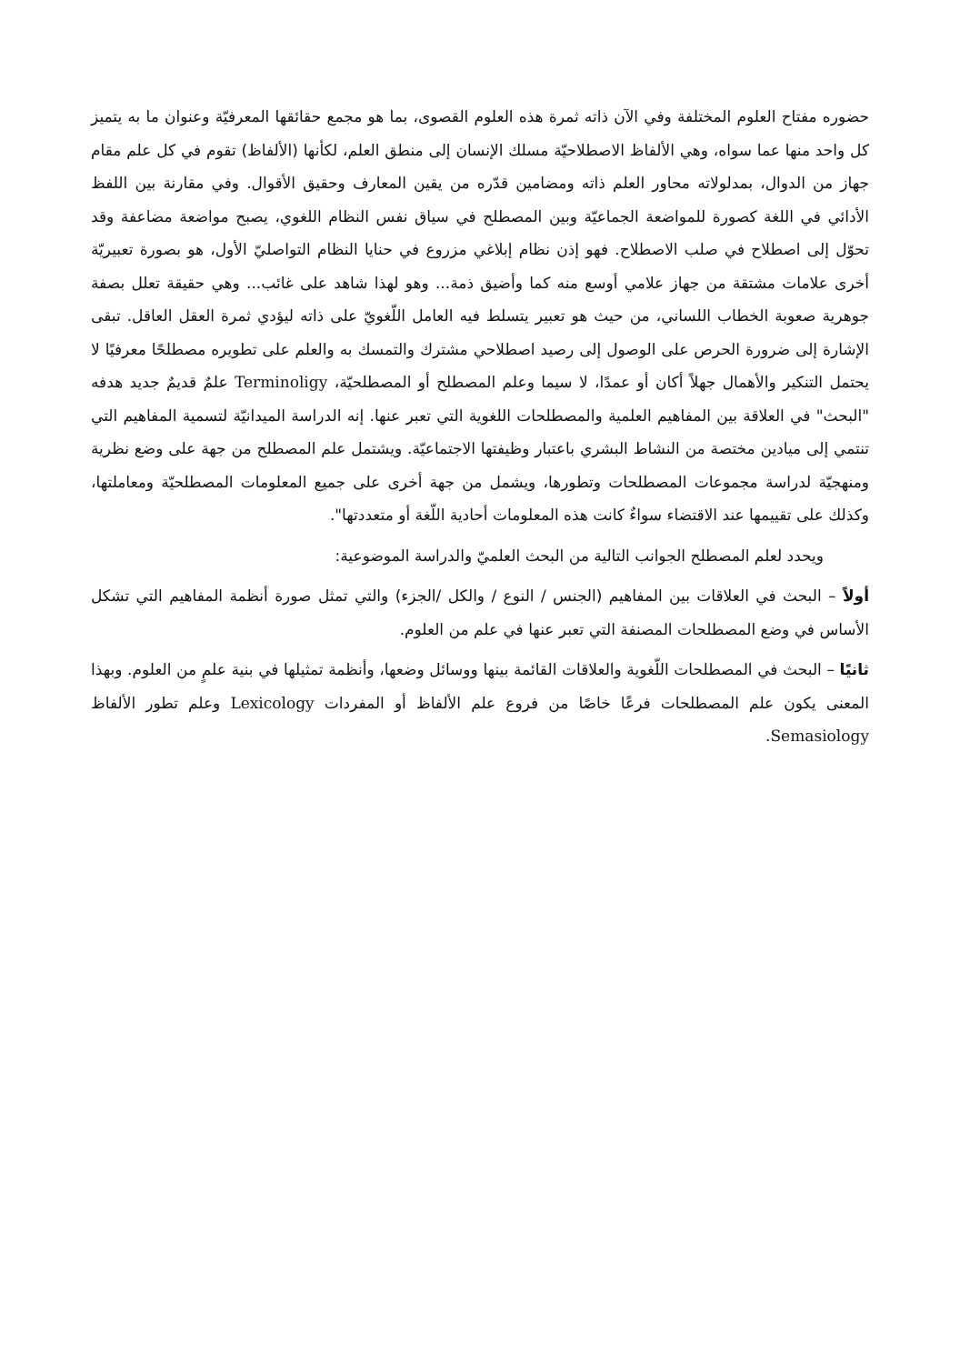حضوره مفتاح العلوم المختلفة وفي الآن ذاته ثمرة هذه العلوم القصوى، بما هو مجمع حقائقها المعرفيّة وعنوان ما به يتميز كل واحد منها عما سواه، وهي الألفاظ الاصطلاحيّة مسلك الإنسان إلى منطق العلم، لكأنها (الألفاظ) تقوم في كل علم مقام جهاز من الدوال، بمدلولاته محاور العلم ذاته ومضامين قدّره من يقين المعارف وحقيق الأقوال. وفي مقارنة بين اللفظ الأدائي في اللغة كصورة للمواضعة الجماعيّة وبين المصطلح في سياق نفس النظام اللغوي، يصبح مواضعة مضاعفة وقد تحوّل إلى اصطلاح في صلب الاصطلاح. فهو إذن نظام إبلاغي مزروع في حنايا النظام التواصليّ الأول، هو بصورة تعبيريّة أخرى علامات مشتقة من جهاز علامي أوسع منه كما وأضيق ذمة... وهو لهذا شاهد على غائب... وهي حقيقة تعلل بصفة جوهرية صعوبة الخطاب اللساني، من حيث هو تعبير يتسلط فيه العامل اللّغويّ على ذاته ليؤدي ثمرة العقل العاقل. تبقى الإشارة إلى ضرورة الحرص على الوصول إلى رصيد اصطلاحي مشترك والتمسك به والعلم على تطويره مصطلحًا معرفيًا لا يحتمل التنكير والأهمال جهلاً أكان أو عمدًا، لا سيما وعلم المصطلح أو المصطلحيّة، Terminoligy علمٌ قديمٌ جديد هدفه "البحث" في العلاقة بين المفاهيم العلمية والمصطلحات اللغوية التي تعبر عنها. إنه الدراسة الميدانيّة لتسمية المفاهيم التي تنتمي إلى ميادين مختصة من النشاط البشري باعتبار وظيفتها الاجتماعيّة. ويشتمل علم المصطلح من جهة على وضع نظرية ومنهجيّة لدراسة مجموعات المصطلحات وتطورها، ويشمل من جهة أخرى على جميع المعلومات المصطلحيّة ومعاملتها، وكذلك على تقييمها عند الاقتضاء سواءٌ كانت هذه المعلومات أحادية اللّغة أو متعددتها".
ويحدد لعلم المصطلح الجوانب التالية من البحث العلميّ والدراسة الموضوعية:
أولاً – البحث في العلاقات بين المفاهيم (الجنس / النوع / والكل /الجزء) والتي تمثل صورة أنظمة المفاهيم التي تشكل الأساس في وضع المصطلحات المصنفة التي تعبر عنها في علم من العلوم.
ثانيًا – البحث في المصطلحات اللّغوية والعلاقات القائمة بينها ووسائل وضعها، وأنظمة تمثيلها في بنية علمٍ من العلوم. وبهذا المعنى يكون علم المصطلحات فرعًا خاصًا من فروع علم الألفاظ أو المفردات Lexicology وعلم تطور الألفاظ Semasiology.